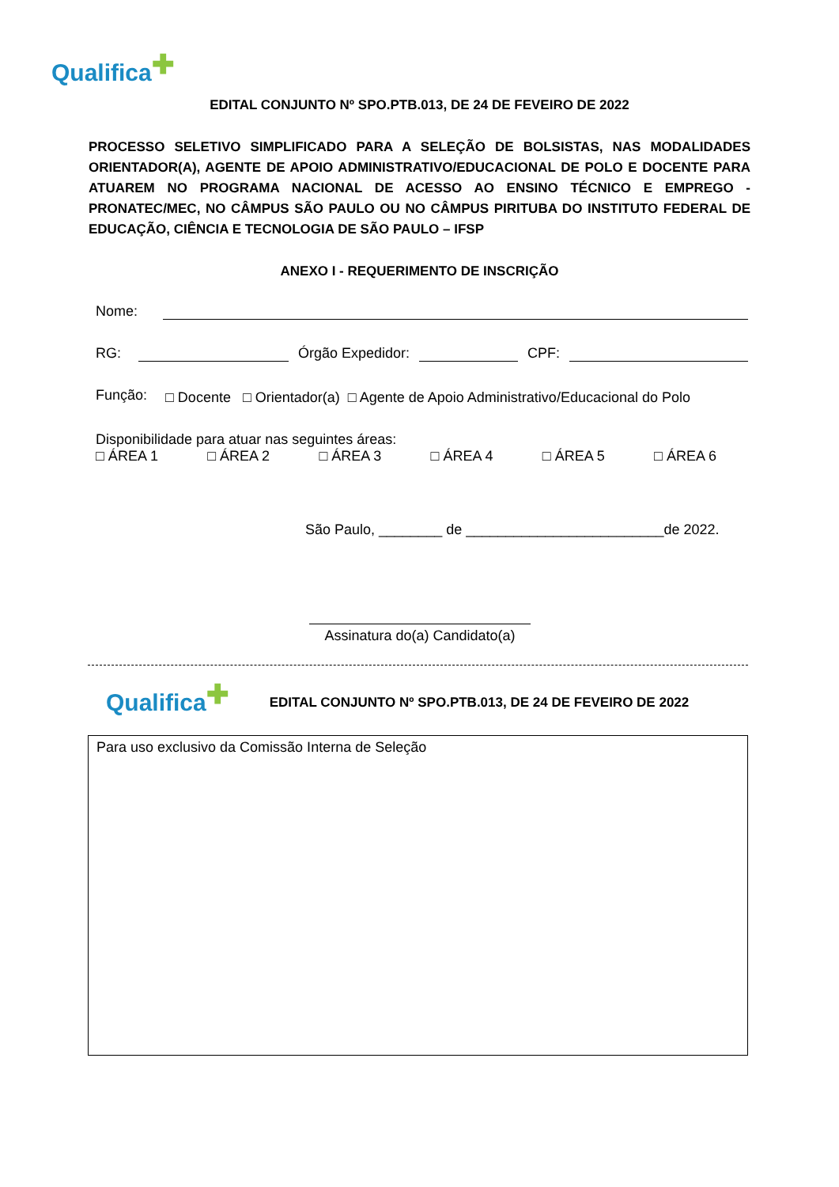Qualifica ✚
EDITAL CONJUNTO Nº SPO.PTB.013, DE 24 DE FEVEIRO DE 2022
PROCESSO SELETIVO SIMPLIFICADO PARA A SELEÇÃO DE BOLSISTAS, NAS MODALIDADES ORIENTADOR(A), AGENTE DE APOIO ADMINISTRATIVO/EDUCACIONAL DE POLO E DOCENTE PARA ATUAREM NO PROGRAMA NACIONAL DE ACESSO AO ENSINO TÉCNICO E EMPREGO - PRONATEC/MEC, NO CÂMPUS SÃO PAULO OU NO CÂMPUS PIRITUBA DO INSTITUTO FEDERAL DE EDUCAÇÃO, CIÊNCIA E TECNOLOGIA DE SÃO PAULO – IFSP
ANEXO I - REQUERIMENTO DE INSCRIÇÃO
Nome:
RG: Órgão Expedidor: CPF:
Função: □ Docente □ Orientador(a) □ Agente de Apoio Administrativo/Educacional do Polo
Disponibilidade para atuar nas seguintes áreas:
□ ÁREA 1 □ ÁREA 2 □ ÁREA 3 □ ÁREA 4 □ ÁREA 5 □ ÁREA 6
São Paulo, ________ de _________________________de 2022.
Assinatura do(a) Candidato(a)
Qualifica ✚ EDITAL CONJUNTO Nº SPO.PTB.013, DE 24 DE FEVEIRO DE 2022
Para uso exclusivo da Comissão Interna de Seleção